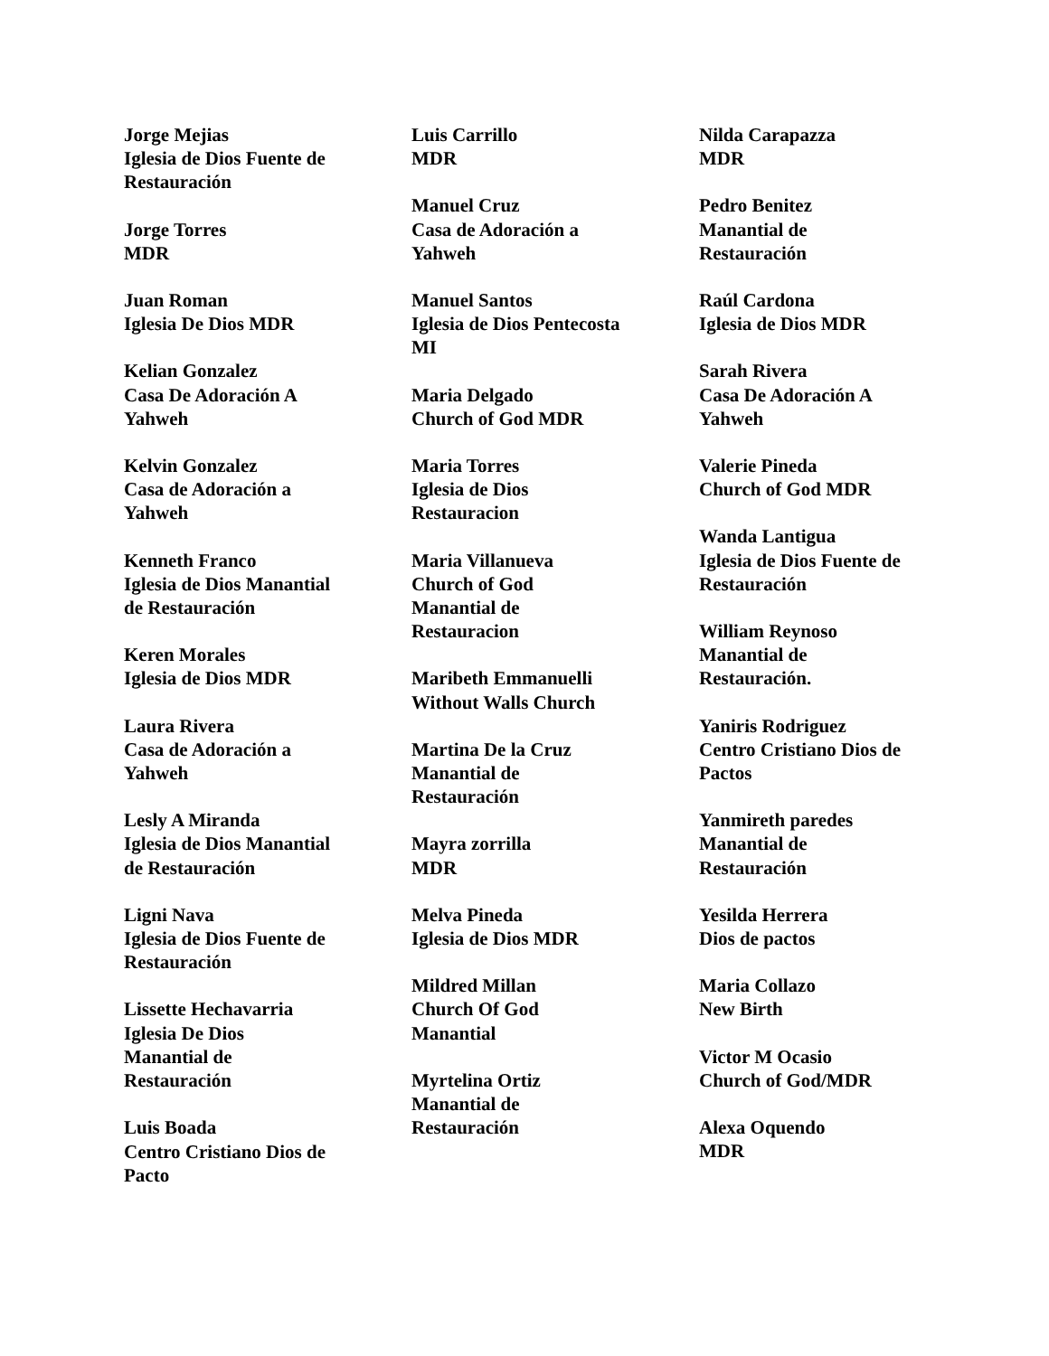Jorge Mejias
Iglesia de Dios Fuente de
Restauración
Jorge Torres
MDR
Juan Roman
Iglesia De Dios MDR
Kelian Gonzalez
Casa De Adoración A
Yahweh
Kelvin Gonzalez
Casa de Adoración a
Yahweh
Kenneth Franco
Iglesia de Dios Manantial
de Restauración
Keren Morales
Iglesia de Dios MDR
Laura Rivera
Casa de Adoración a
Yahweh
Lesly A Miranda
Iglesia de Dios Manantial
de Restauración
Ligni Nava
Iglesia de Dios Fuente de
Restauración
Lissette Hechavarria
Iglesia De Dios
Manantial de
Restauración
Luis Boada
Centro Cristiano Dios de
Pacto
Luis Carrillo
MDR
Manuel Cruz
Casa de Adoración a
Yahweh
Manuel Santos
Iglesia de Dios Pentecosta
MI
Maria Delgado
Church of God MDR
Maria Torres
Iglesia de Dios
Restauracion
Maria Villanueva
Church of God
Manantial de
Restauracion
Maribeth Emmanuelli
Without Walls Church
Martina De la Cruz
Manantial de
Restauración
Mayra zorrilla
MDR
Melva Pineda
Iglesia de Dios MDR
Mildred Millan
Church Of God
Manantial
Myrtelina Ortiz
Manantial de
Restauración
Nilda Carapazza
MDR
Pedro Benitez
Manantial de
Restauración
Raúl Cardona
Iglesia de Dios MDR
Sarah Rivera
Casa De Adoración A
Yahweh
Valerie Pineda
Church of God MDR
Wanda Lantigua
Iglesia de Dios Fuente de
Restauración
William Reynoso
Manantial de
Restauración.
Yaniris Rodriguez
Centro Cristiano Dios de
Pactos
Yanmireth paredes
Manantial de
Restauración
Yesilda Herrera
Dios de pactos
Maria Collazo
New Birth
Victor M Ocasio
Church of God/MDR
Alexa Oquendo
MDR